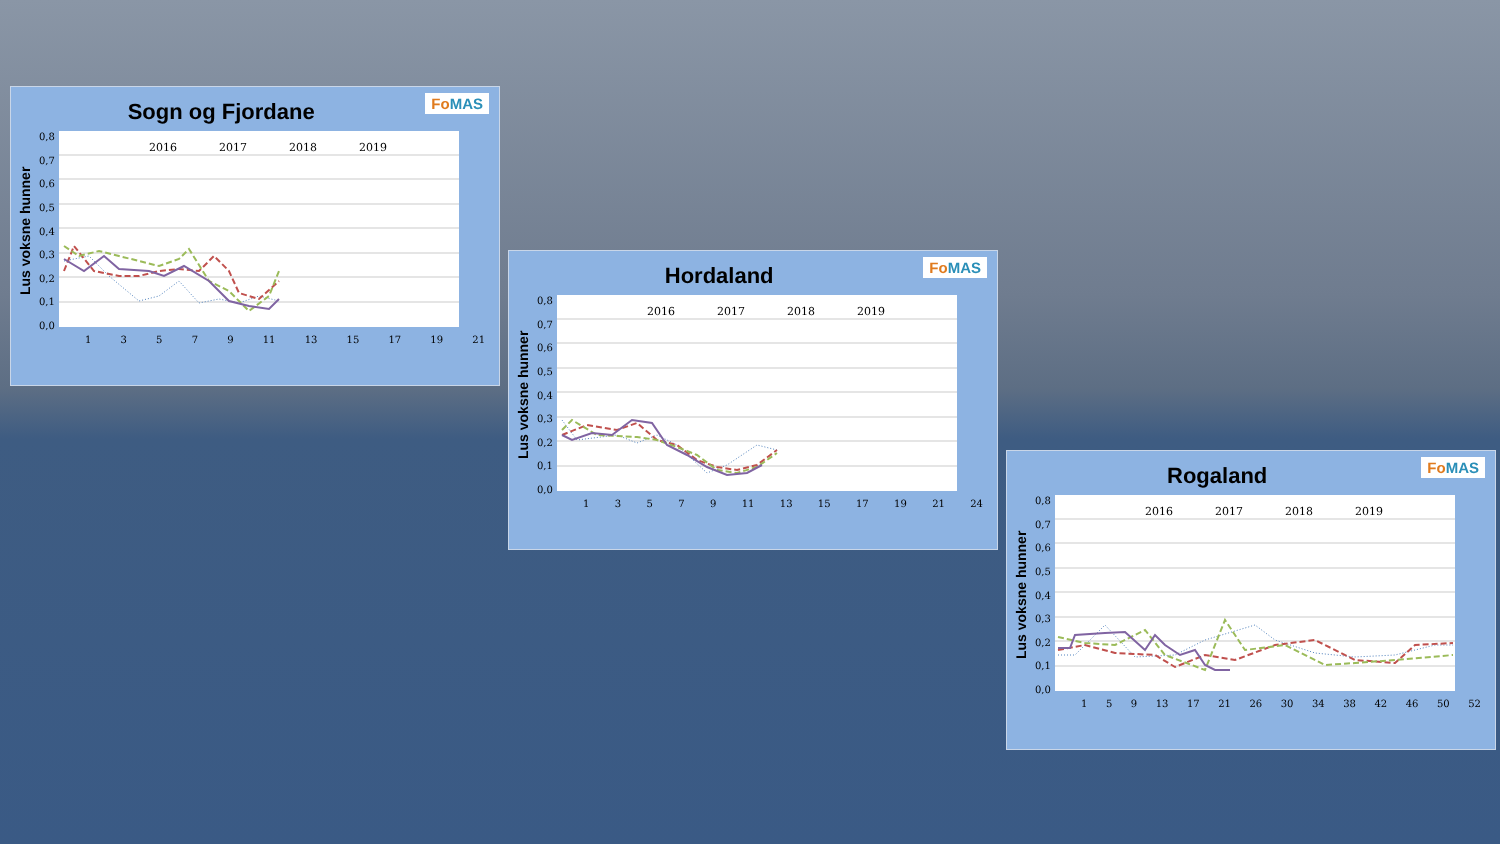Sogn og Fjordane
Fo MAS
Lus voksne hunner
0,8
0,7
0,6
0,5
0,4
0,3
0,2
0,1
0,0
2016
2017
2018
2019
13579 11 13 15 17 19 21
Hordaland
Fo MAS
Lus voksne hunner
0,8
0,7
0,6
0,5
0,4
0,3
0,2
0,1
0,0
2016
2017
2018
2019
13579 11 13 15 17 19 21 24
Rogaland
Fo MAS
Lus voksne hunner
0,8
0,7
0,6
0,5
0,4
0,3
0,2
0,1
0,0
2016
2017
2018
2019
159 13 17 21 26 30 34 38 42 46 50 52